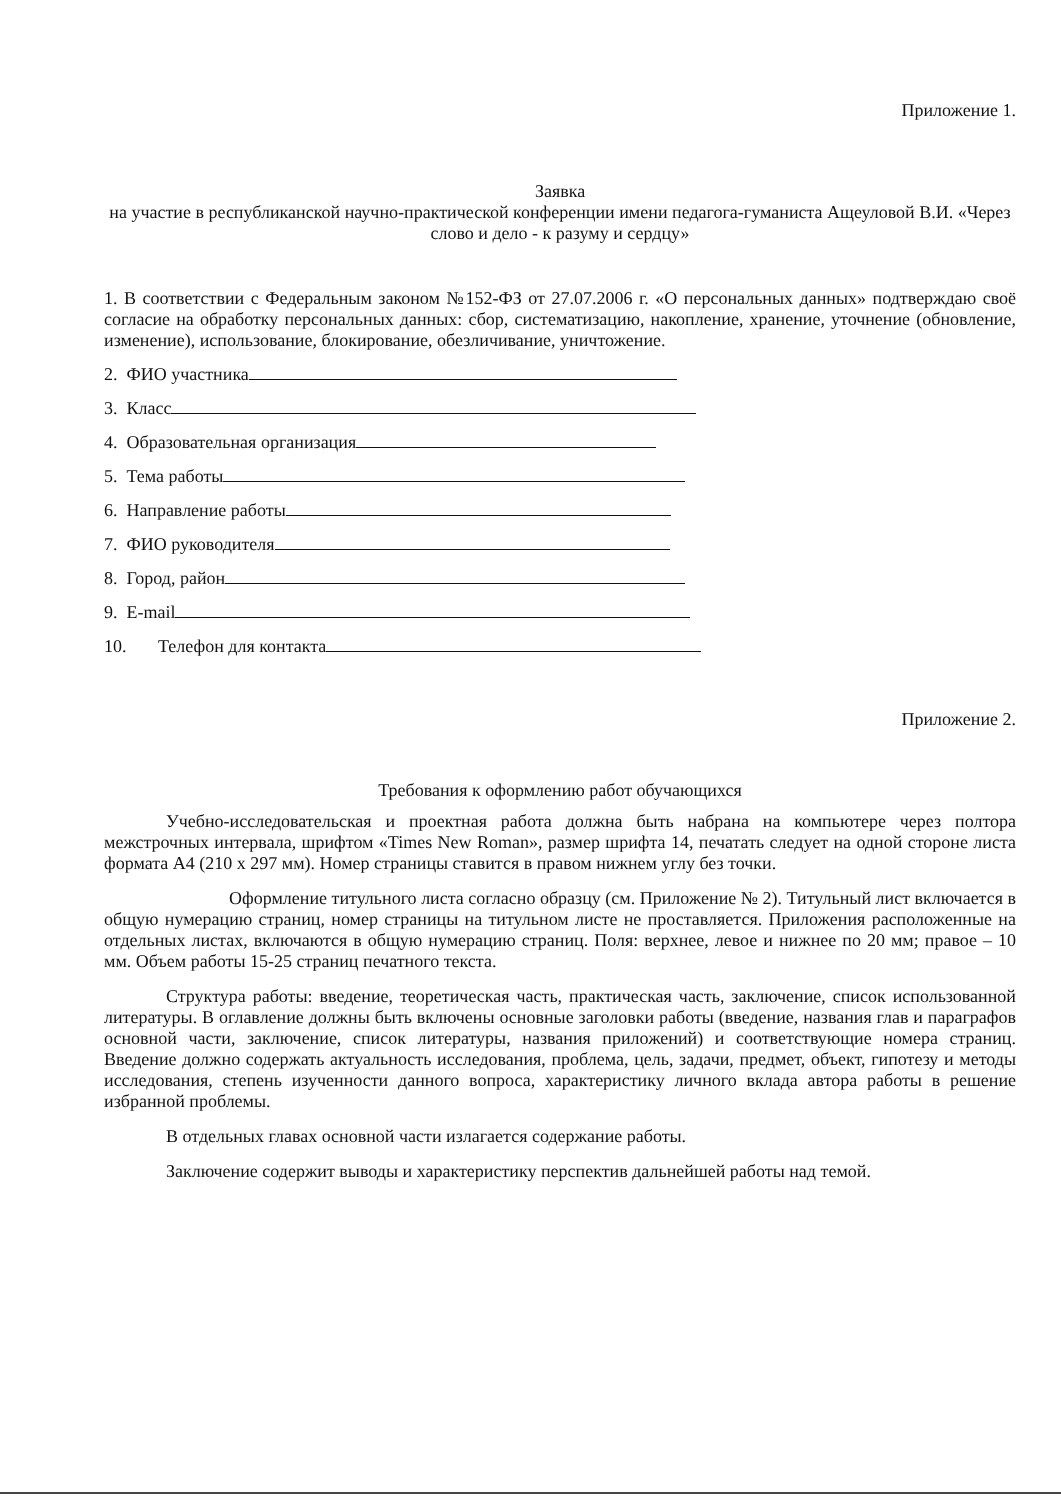Приложение 1.
Заявка
на участие в республиканской научно-практической конференции имени педагога-гуманиста Ащеуловой В.И. «Через слово и дело - к разуму и сердцу»
1. В соответствии с Федеральным законом №152-ФЗ от 27.07.2006 г. «О персональных данных» подтверждаю своё согласие на обработку персональных данных: сбор, систематизацию, накопление, хранение, уточнение (обновление, изменение), использование, блокирование, обезличивание, уничтожение.
2. ФИО участника
3. Класс
4. Образовательная организация
5. Тема работы
6. Направление работы
7. ФИО руководителя
8. Город, район
9. E-mail
10. Телефон для контакта
Приложение 2.
Требования к оформлению работ обучающихся
Учебно-исследовательская и проектная работа должна быть набрана на компьютере через полтора межстрочных интервала, шрифтом «Times New Roman», размер шрифта 14, печатать следует на одной стороне листа формата А4 (210 х 297 мм). Номер страницы ставится в правом нижнем углу без точки.
Оформление титульного листа согласно образцу (см. Приложение № 2). Титульный лист включается в общую нумерацию страниц, номер страницы на титульном листе не проставляется. Приложения расположенные на отдельных листах, включаются в общую нумерацию страниц. Поля: верхнее, левое и нижнее по 20 мм; правое – 10 мм. Объем работы 15-25 страниц печатного текста.
Структура работы: введение, теоретическая часть, практическая часть, заключение, список использованной литературы. В оглавление должны быть включены основные заголовки работы (введение, названия глав и параграфов основной части, заключение, список литературы, названия приложений) и соответствующие номера страниц. Введение должно содержать актуальность исследования, проблема, цель, задачи, предмет, объект, гипотезу и методы исследования, степень изученности данного вопроса, характеристику личного вклада автора работы в решение избранной проблемы.
В отдельных главах основной части излагается содержание работы.
Заключение содержит выводы и характеристику перспектив дальнейшей работы над темой.